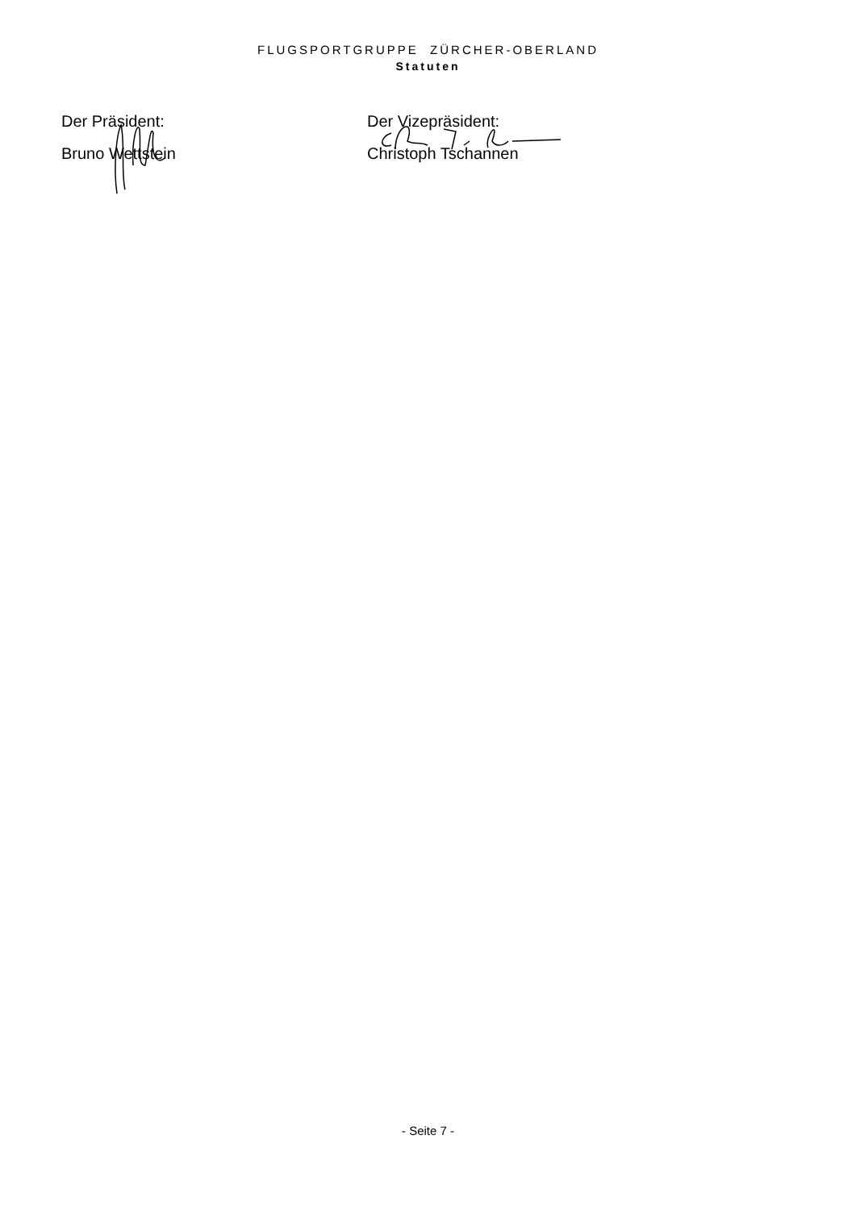FLUGSPORTGRUPPE ZÜRCHER-OBERLAND
Statuten
Der Präsident:
Bruno Wettstein
Der Vizepräsident:
Christoph Tschannen
- Seite 7 -